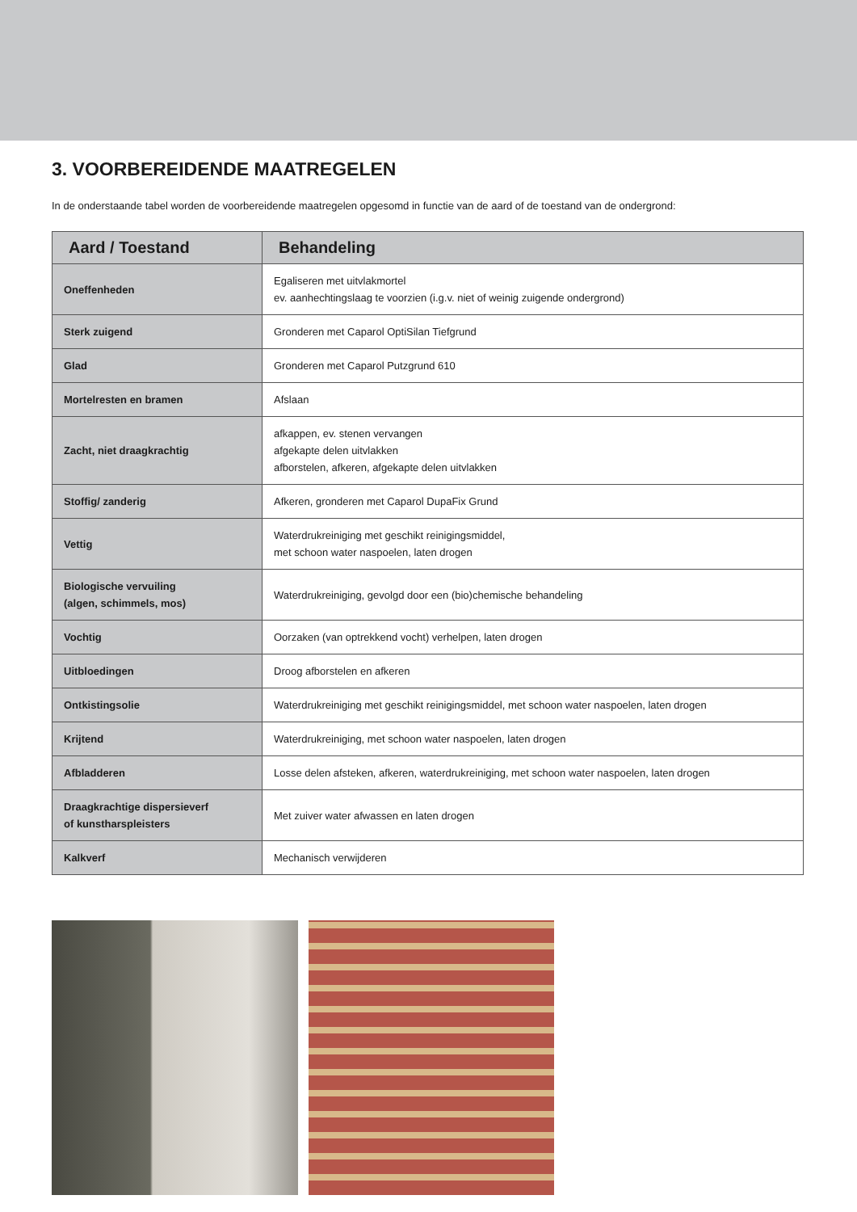3. VOORBEREIDENDE MAATREGELEN
In de onderstaande tabel worden de voorbereidende maatregelen opgesomd in functie van de aard of de toestand van de ondergrond:
| Aard / Toestand | Behandeling |
| --- | --- |
| Oneffenheden | Egaliseren met uitvlakmortel ev. aanhechtingslaag te voorzien (i.g.v. niet of weinig zuigende ondergrond) |
| Sterk zuigend | Gronderen met Caparol OptiSilan Tiefgrund |
| Glad | Gronderen met Caparol Putzgrund 610 |
| Mortelresten en bramen | Afslaan |
| Zacht, niet draagkrachtig | afkappen, ev. stenen vervangen afgekapte delen uitvlakken afborstelen, afkeren, afgekapte delen uitvlakken |
| Stoffig/ zanderig | Afkeren, gronderen met Caparol DupaFix Grund |
| Vettig | Waterdrukreiniging met geschikt reinigingsmiddel, met schoon water naspoelen, laten drogen |
| Biologische vervuiling (algen, schimmels, mos) | Waterdrukreiniging, gevolgd door een (bio)chemische behandeling |
| Vochtig | Oorzaken (van optrekkend vocht) verhelpen, laten drogen |
| Uitbloedingen | Droog afborstelen en afkeren |
| Ontkistingsolie | Waterdrukreiniging met geschikt reinigingsmiddel, met schoon water naspoelen, laten drogen |
| Krijtend | Waterdrukreiniging, met schoon water naspoelen, laten drogen |
| Afbladderen | Losse delen afsteken, afkeren, waterdrukreiniging, met schoon water naspoelen, laten drogen |
| Draagkrachtige dispersieverf of kunstharspleisters | Met zuiver water afwassen en laten drogen |
| Kalkverf | Mechanisch verwijderen |